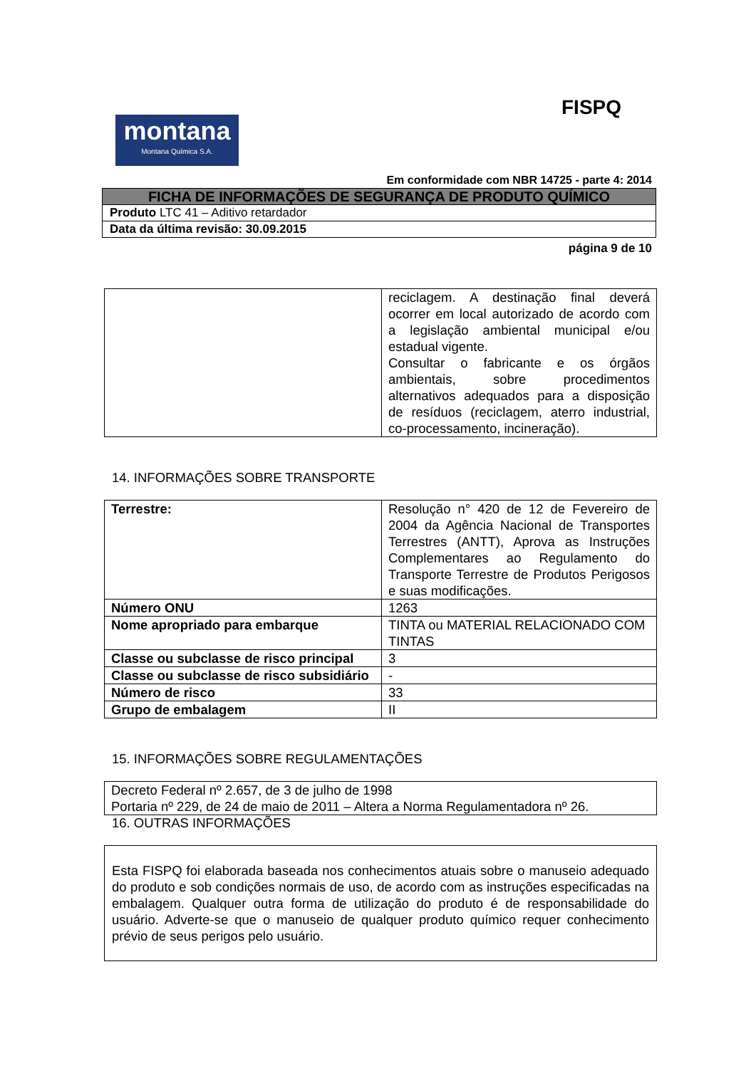FISPQ
montana
Montana Química S.A.
Em conformidade com NBR 14725 - parte 4: 2014
| FICHA DE INFORMAÇÕES DE SEGURANÇA DE PRODUTO QUÍMICO |
| Produto LTC 41 – Aditivo retardador |
| Data da última revisão: 30.09.2015 |
página 9 de 10
| | reciclagem. A destinação final deverá ocorrer em local autorizado de acordo com a legislação ambiental municipal e/ou estadual vigente. Consultar o fabricante e os órgãos ambientais, sobre procedimentos alternativos adequados para a disposição de resíduos (reciclagem, aterro industrial, co-processamento, incineração). |
14. INFORMAÇÕES SOBRE TRANSPORTE
| Terrestre: | Resolução n° 420 de 12 de Fevereiro de 2004 da Agência Nacional de Transportes Terrestres (ANTT), Aprova as Instruções Complementares ao Regulamento do Transporte Terrestre de Produtos Perigosos e suas modificações. |
| Número ONU | 1263 |
| Nome apropriado para embarque | TINTA ou MATERIAL RELACIONADO COM TINTAS |
| Classe ou subclasse de risco principal | 3 |
| Classe ou subclasse de risco subsidiário | - |
| Número de risco | 33 |
| Grupo de embalagem | II |
15. INFORMAÇÕES SOBRE REGULAMENTAÇÕES
| Decreto Federal nº 2.657, de 3 de julho de 1998 Portaria nº 229, de 24 de maio de 2011 – Altera a Norma Regulamentadora nº 26. |
16. OUTRAS INFORMAÇÕES
| Esta FISPQ foi elaborada baseada nos conhecimentos atuais sobre o manuseio adequado do produto e sob condições normais de uso, de acordo com as instruções especificadas na embalagem. Qualquer outra forma de utilização do produto é de responsabilidade do usuário. Adverte-se que o manuseio de qualquer produto químico requer conhecimento prévio de seus perigos pelo usuário. |